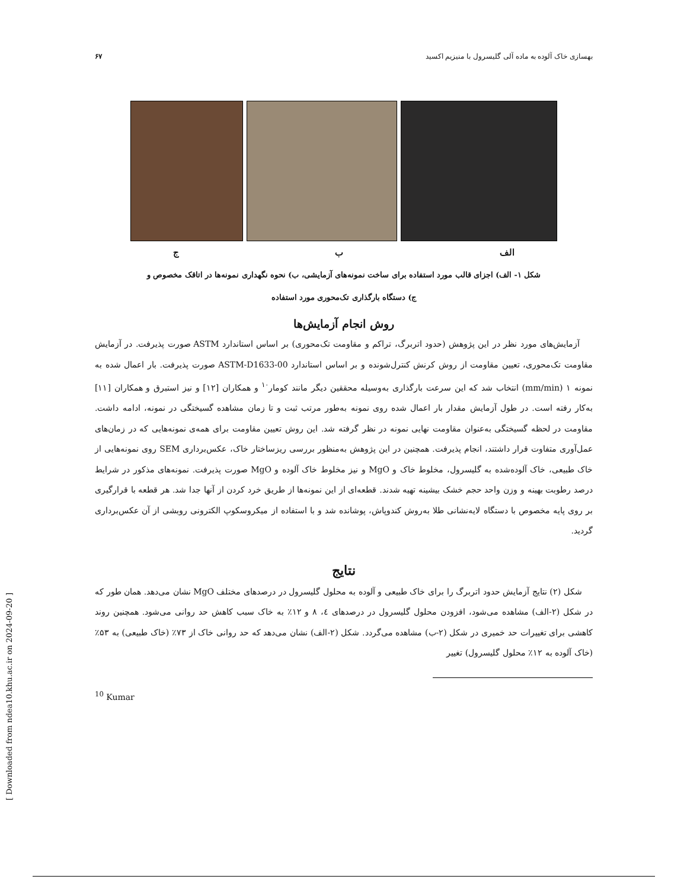بهسازی خاک آلوده به ماده آلی گلیسرول با منیزیم اکسید ۶۷
ج ب الف
شکل ۱- الف) اجزای قالب مورد استفاده برای ساخت نمونه‌های آزمایشی، ب) نحوه نگهداری نمونه‌ها در اتاقک مخصوص و
ج) دستگاه بارگذاری تک‌محوری مورد استفاده
روش انجام آزمایش‌ها
آزمایش‌های مورد نظر در این پژوهش (حدود اتربرگ، تراکم و مقاومت تک‌محوری) بر اساس استاندارد ASTM صورت پذیرفت. در آزمایش مقاومت تک‌محوری، تعیین مقاومت از روش کرنش کنترل‌شونده و بر اساس استاندارد ASTM-D1633-00 صورت پذیرفت. بار اعمال شده به نمونه ۱ (mm/min) انتخاب شد که این سرعت بارگذاری به‌وسیله محققین دیگر مانند کومار<sup>۱۰</sup> و همکاران [۱۲] و نیز استبرق و همکاران [۱۱] به‌کار رفته است. در طول آزمایش مقدار بار اعمال شده روی نمونه به‌طور مرتب ثبت و تا زمان مشاهده گسیختگی در نمونه، ادامه داشت. مقاومت در لحظه گسیختگی به‌عنوان مقاومت نهایی نمونه در نظر گرفته شد. این روش تعیین مقاومت برای همه‌ی نمونه‌هایی که در زمان‌های عمل‌آوری متفاوت قرار داشتند، انجام پذیرفت. همچنین در این پژوهش به‌منظور بررسی ریزساختار خاک، عکس‌برداری SEM روی نمونه‌هایی از خاک طبیعی، خاک آلوده‌شده به گلیسرول، مخلوط خاک و MgO و نیز مخلوط خاک آلوده و MgO صورت پذیرفت. نمونه‌های مذکور در شرایط درصد رطوبت بهینه و وزن واحد حجم خشک بیشینه تهیه شدند. قطعه‌ای از این نمونه‌ها از طریق خرد کردن از آنها جدا شد. هر قطعه با قرارگیری بر روی پایه مخصوص با دستگاه لایه‌نشانی طلا به‌روش کندوپاش، پوشانده شد و با استفاده از میکروسکوپ الکترونی روبشی از آن عکس‌برداری گردید.
نتایج
شکل (۲) نتایج آزمایش حدود اتربرگ را برای خاک طبیعی و آلوده به محلول گلیسرول در درصدهای مختلف MgO نشان می‌دهد. همان طور که در شکل (۲-الف) مشاهده می‌شود، افزودن محلول گلیسرول در درصدهای ٤، ۸ و ۱۲٪ به خاک سبب کاهش حد روانی می‌شود. همچنین روند کاهشی برای تغییرات حد خمیری در شکل (۲-ب) مشاهده می‌گردد. شکل (۲-الف) نشان می‌دهد که حد روانی خاک از ۷۳٪ (خاک طبیعی) به ۵۳٪ (خاک آلوده به ۱۲٪ محلول گلیسرول) تغییر
<sup>10</sup> Kumar
[ Downloaded from ndea10.khu.ac.ir on 2024-09-20 ]